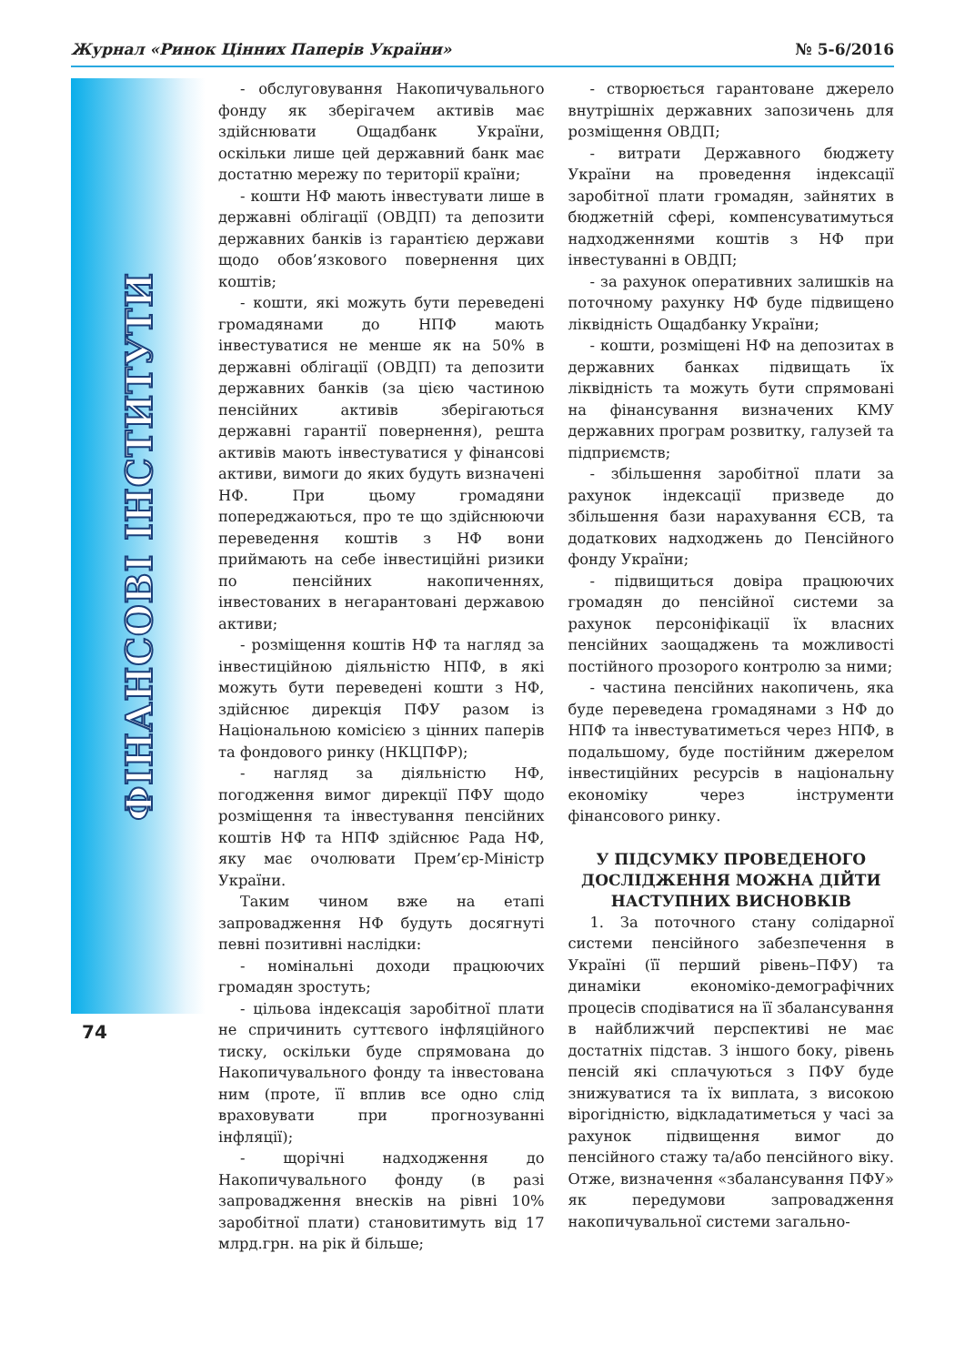Журнал «Ринок Цінних Паперів України» № 5-6/2016
ФІНАНСОВІ ІНСТИТУТИ
- обслуговування Накопичувального фонду як зберігачем активів має здійснювати Ощадбанк України, оскільки лише цей державний банк має достатню мережу по території країни;
- кошти НФ мають інвестувати лише в державні облігації (ОВДП) та депозити державних банків із гарантією держави щодо обов’язкового повернення цих коштів;
- кошти, які можуть бути переведені громадянами до НПФ мають інвестуватися не менше як на 50% в державні облігації (ОВДП) та депозити державних банків (за цією частиною пенсійних активів зберігаються державні гарантії повернення), решта активів мають інвестуватися у фінансові активи, вимоги до яких будуть визначені НФ. При цьому громадяни попереджаються, про те що здійснюючи переведення коштів з НФ вони приймають на себе інвестиційні ризики по пенсійних накопиченнях, інвестованих в негарантовані державою активи;
- розміщення коштів НФ та нагляд за інвестиційною діяльністю НПФ, в які можуть бути переведені кошти з НФ, здійснює дирекція ПФУ разом із Національною комісією з цінних паперів та фондового ринку (НКЦПФР);
- нагляд за діяльністю НФ, погодження вимог дирекції ПФУ щодо розміщення та інвестування пенсійних коштів НФ та НПФ здійснює Рада НФ, яку має очолювати Прем’єр-Міністр України.
Таким чином вже на етапі запровадження НФ будуть досягнуті певні позитивні наслідки:
- номінальні доходи працюючих громадян зростуть;
- цільова індексація заробітної плати не спричинить суттєвого інфляційного тиску, оскільки буде спрямована до Накопичувального фонду та інвестована ним (проте, її вплив все одно слід враховувати при прогнозуванні інфляції);
- щорічні надходження до Накопичувального фонду (в разі запровадження внесків на рівні 10% заробітної плати) становитимуть від 17 млрд.грн. на рік й більше;
- створюється гарантоване джерело внутрішніх державних запозичень для розміщення ОВДП;
- витрати Державного бюджету України на проведення індексації заробітної плати громадян, зайнятих в бюджетній сфері, компенсуватимуться надходженнями коштів з НФ при інвестуванні в ОВДП;
- за рахунок оперативних залишків на поточному рахунку НФ буде підвищено ліквідність Ощадбанку України;
- кошти, розміщені НФ на депозитах в державних банках підвищать їх ліквідність та можуть бути спрямовані на фінансування визначених КМУ державних програм розвитку, галузей та підприємств;
- збільшення заробітної плати за рахунок індексації призведе до збільшення бази нарахування ЄСВ, та додаткових надходжень до Пенсійного фонду України;
- підвищиться довіра працюючих громадян до пенсійної системи за рахунок персоніфікації їх власних пенсійних заощаджень та можливості постійного прозорого контролю за ними;
- частина пенсійних накопичень, яка буде переведена громадянами з НФ до НПФ та інвестуватиметься через НПФ, в подальшому, буде постійним джерелом інвестиційних ресурсів в національну економіку через інструменти фінансового ринку.
У ПІДСУМКУ ПРОВЕДЕНОГО ДОСЛІДЖЕННЯ МОЖНА ДІЙТИ НАСТУПНИХ ВИСНОВКІВ
1. За поточного стану солідарної системи пенсійного забезпечення в Україні (її перший рівень–ПФУ) та динаміки економіко-демографічних процесів сподіватися на її збалансування в найближчий перспективі не має достатніх підстав. З іншого боку, рівень пенсій які сплачуються з ПФУ буде знижуватися та їх виплата, з високою вірогідністю, відкладатиметься у часі за рахунок підвищення вимог до пенсійного стажу та/або пенсійного віку. Отже, визначення «збалансування ПФУ» як передумови запровадження накопичувальної системи загально-
74